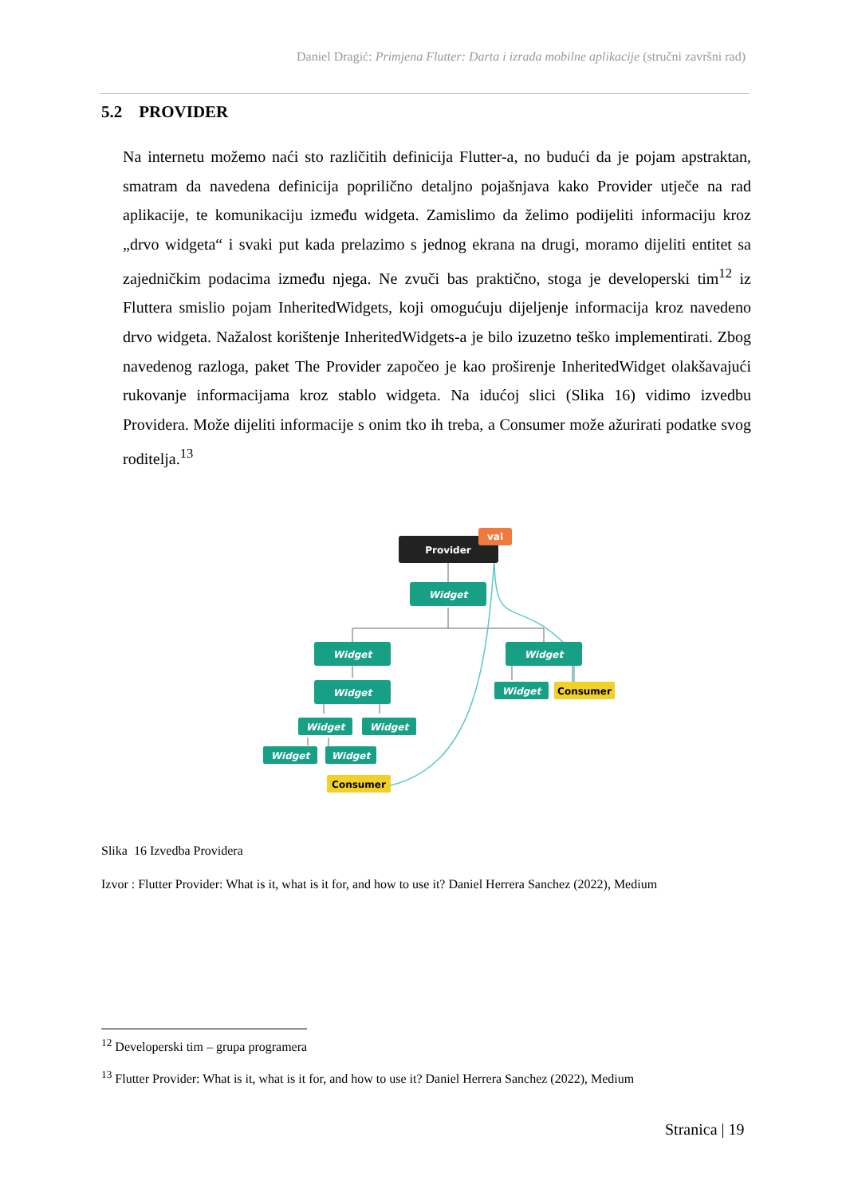Daniel Dragić: Primjena Flutter: Darta i izrada mobilne aplikacije (stručni završni rad)
5.2 PROVIDER
Na internetu možemo naći sto različitih definicija Flutter-a, no budući da je pojam apstraktan, smatram da navedena definicija poprilično detaljno pojašnjava kako Provider utječe na rad aplikacije, te komunikaciju između widgeta. Zamislimo da želimo podijeliti informaciju kroz „drvo widgeta“ i svaki put kada prelazimo s jednog ekrana na drugi, moramo dijeliti entitet sa zajedničkim podacima između njega. Ne zvuči bas praktično, stoga je developerski tim<sup>12</sup> iz Fluttera smislio pojam InheritedWidgets, koji omogućuju dijeljenje informacija kroz navedeno drvo widgeta. Nažalost korištenje InheritedWidgets-a je bilo izuzetno teško implementirati. Zbog navedenog razloga, paket The Provider započeo je kao proširenje InheritedWidget olakšavajući rukovanje informacijama kroz stablo widgeta. Na idućoj slici (Slika 16) vidimo izvedbu Providera. Može dijeliti informacije s onim tko ih treba, a Consumer može ažurirati podatke svog roditelja.<sup>13</sup>
Provider
val
Widget
Widget
Widget
Widget
Widget
Widget
Widget
Widget
Widget
Consumer
Consumer
Slika 16 Izvedba Providera
Izvor : Flutter Provider: What is it, what is it for, and how to use it? Daniel Herrera Sanchez (2022), Medium
<sup>12</sup> Developerski tim – grupa programera
<sup>13</sup> Flutter Provider: What is it, what is it for, and how to use it? Daniel Herrera Sanchez (2022), Medium
Stranica | 19